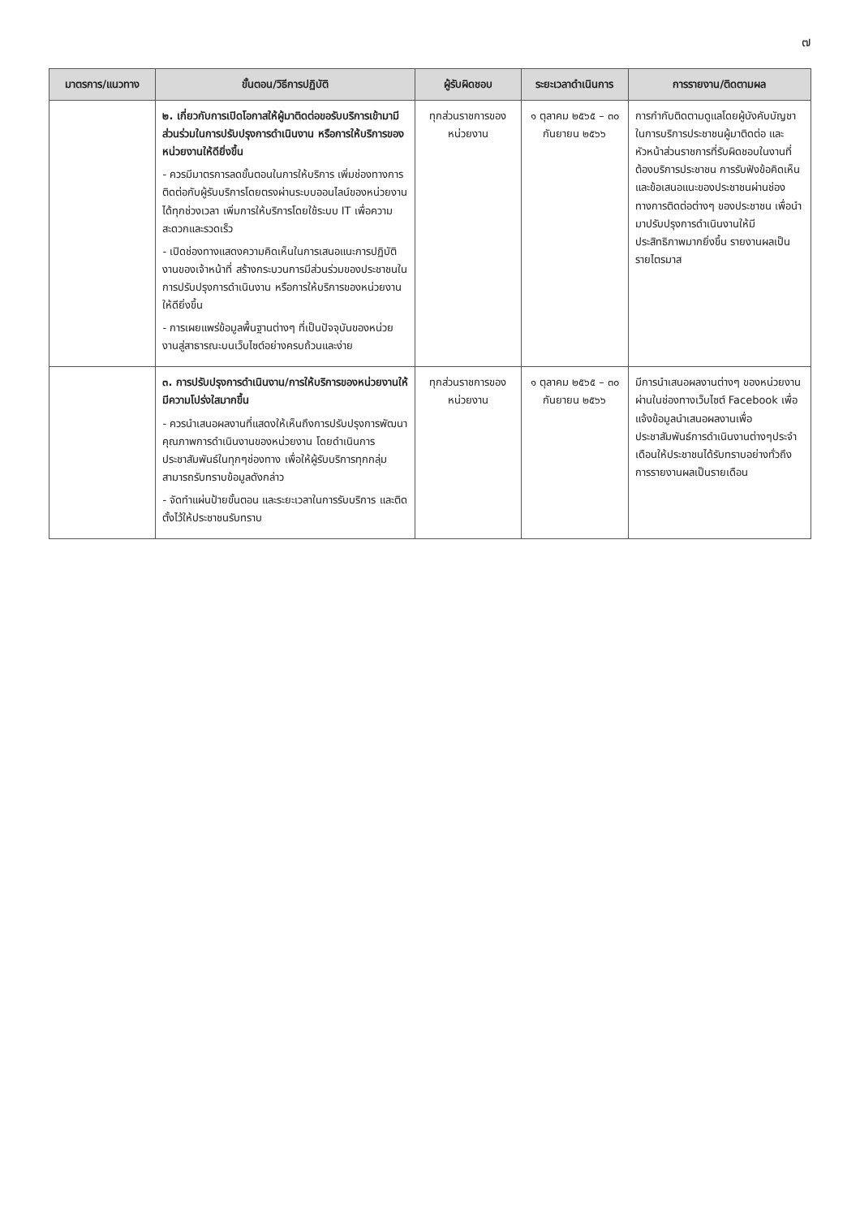๗
| มาตรการ/แนวทาง | ขั้นตอน/วิธีการปฏิบัติ | ผู้รับผิดชอบ | ระยะเวลาดำเนินการ | การรายงาน/ติดตามผล |
| --- | --- | --- | --- | --- |
| | ๒. เกี่ยวกับการเปิดโอกาสให้ผู้มาติดต่อขอรับบริการเข้ามามีส่วนร่วมในการปรับปรุงการดำเนินงาน หรือการให้บริการของหน่วยงานให้ดียิ่งขึ้น - ควรมีมาตรการลดขั้นตอนในการให้บริการ เพิ่มช่องทางการติดต่อกับผู้รับบริการโดยตรงผ่านระบบออนไลน์ของหน่วยงานได้ทุกช่วงเวลา เพิ่มการให้บริการโดยใช้ระบบ IT เพื่อความสะดวกและรวดเร็ว - เปิดช่องทางแสดงความคิดเห็นในการเสนอแนะการปฏิบัติงานของเจ้าหน้าที่ สร้างกระบวนการมีส่วนร่วมของประชาชนในการปรับปรุงการดำเนินงาน หรือการให้บริการของหน่วยงานให้ดียิ่งขึ้น - การเผยแพร่ข้อมูลพื้นฐานต่างๆ ที่เป็นปัจจุบันของหน่วยงานสู่สาธารณะบนเว็บไซต์อย่างครบถ้วนและง่าย | ทุกส่วนราชการของหน่วยงาน | ๑ ตุลาคม ๒๕๖๕ – ๓๐ กันยายน ๒๕๖๖ | การกำกับติดตามดูแลโดยผู้บังคับบัญชาในการบริการประชาชนผู้มาติดต่อ และหัวหน้าส่วนราชการที่รับผิดชอบในงานที่ต้องบริการประชาชน การรับฟังข้อคิดเห็นและข้อเสนอแนะของประชาชนผ่านช่องทางการติดต่อต่างๆ ของประชาชน เพื่อนำมาปรับปรุงการดำเนินงานให้มีประสิทธิภาพมากยิ่งขึ้น รายงานผลเป็นรายไตรมาส |
| | ๓. การปรับปรุงการดำเนินงาน/การให้บริการของหน่วยงานให้มีความโปร่งใสมากขึ้น - ควรนำเสนอผลงานที่แสดงให้เห็นถึงการปรับปรุงการพัฒนาคุณภาพการดำเนินงานของหน่วยงาน โดยดำเนินการประชาสัมพันธ์ในทุกๆช่องทาง เพื่อให้ผู้รับบริการทุกกลุ่มสามารถรับทราบข้อมูลดังกล่าว - จัดทำแผ่นป้ายขั้นตอน และระยะเวลาในการรับบริการ และติดตั้งไว้ให้ประชาชนรับทราบ | ทุกส่วนราชการของหน่วยงาน | ๑ ตุลาคม ๒๕๖๕ – ๓๐ กันยายน ๒๕๖๖ | มีการนำเสนอผลงานต่างๆ ของหน่วยงานผ่านในช่องทางเว็บไซต์ Facebook เพื่อแจ้งข้อมูลนำเสนอผลงานเพื่อประชาสัมพันธ์การดำเนินงานต่างๆประจำเดือนให้ประชาชนได้รับทราบอย่างทั่วถึง การรายงานผลเป็นรายเดือน |